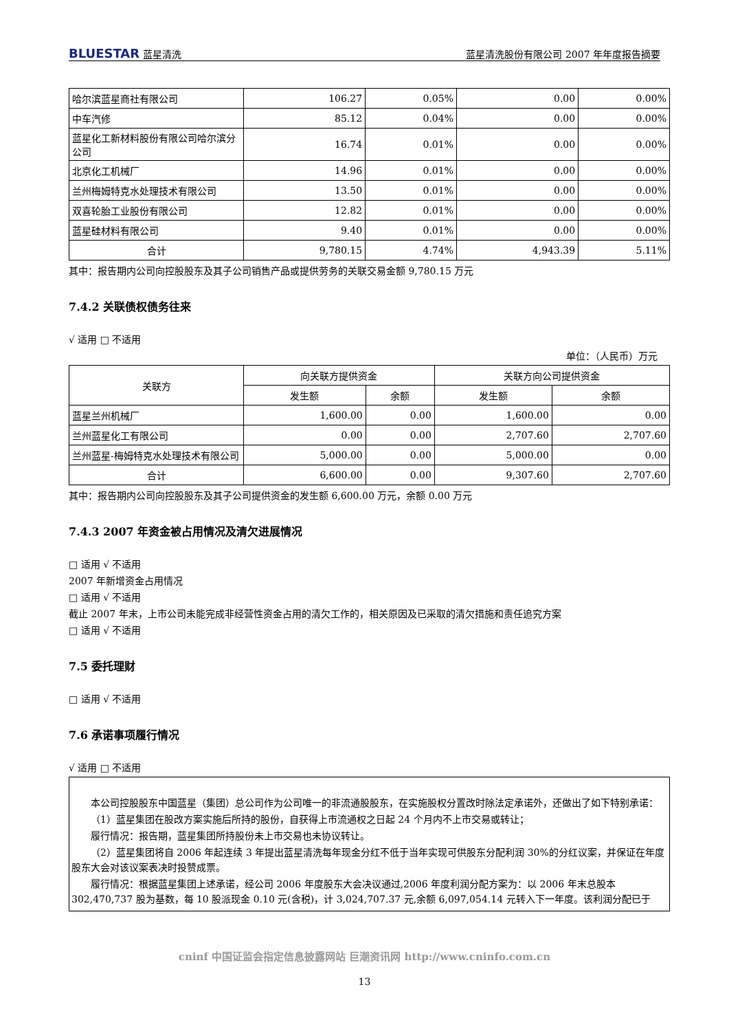BLUESTAR 蓝星清洗 蓝星清洗股份有限公司 2007 年年度报告摘要
| 哈尔滨蓝星商社有限公司 | 106.27 | 0.05% | 0.00 | 0.00% |
| 中车汽修 | 85.12 | 0.04% | 0.00 | 0.00% |
| 蓝星化工新材料股份有限公司哈尔滨分公司 | 16.74 | 0.01% | 0.00 | 0.00% |
| 北京化工机械厂 | 14.96 | 0.01% | 0.00 | 0.00% |
| 兰州梅姆特克水处理技术有限公司 | 13.50 | 0.01% | 0.00 | 0.00% |
| 双喜轮胎工业股份有限公司 | 12.82 | 0.01% | 0.00 | 0.00% |
| 蓝星硅材料有限公司 | 9.40 | 0.01% | 0.00 | 0.00% |
| 合计 | 9,780.15 | 4.74% | 4,943.39 | 5.11% |
其中：报告期内公司向控股股东及其子公司销售产品或提供劳务的关联交易金额 9,780.15 万元
7.4.2 关联债权债务往来
√ 适用 □ 不适用
单位：（人民币）万元
| 关联方 | 向关联方提供资金 | | 关联方向公司提供资金 | |
| --- | --- | --- | --- | --- |
| | 发生额 | 余额 | 发生额 | 余额 |
| 蓝星兰州机械厂 | 1,600.00 | 0.00 | 1,600.00 | 0.00 |
| 兰州蓝星化工有限公司 | 0.00 | 0.00 | 2,707.60 | 2,707.60 |
| 兰州蓝星-梅姆特克水处理技术有限公司 | 5,000.00 | 0.00 | 5,000.00 | 0.00 |
| 合计 | 6,600.00 | 0.00 | 9,307.60 | 2,707.60 |
其中：报告期内公司向控股股东及其子公司提供资金的发生额 6,600.00 万元，余额 0.00 万元
7.4.3 2007 年资金被占用情况及清欠进展情况
□ 适用 √ 不适用
2007 年新增资金占用情况
□ 适用 √ 不适用
截止 2007 年末，上市公司未能完成非经营性资金占用的清欠工作的，相关原因及已采取的清欠措施和责任追究方案
□ 适用 √ 不适用
7.5 委托理财
□ 适用 √ 不适用
7.6 承诺事项履行情况
√ 适用 □ 不适用
本公司控股股东中国蓝星（集团）总公司作为公司唯一的非流通股股东，在实施股权分置改时除法定承诺外，还做出了如下特别承诺：
（1）蓝星集团在股改方案实施后所持的股份，自获得上市流通权之日起 24 个月内不上市交易或转让；
履行情况：报告期，蓝星集团所持股份未上市交易也未协议转让。
（2）蓝星集团将自 2006 年起连续 3 年提出蓝星清洗每年现金分红不低于当年实现可供股东分配利润 30%的分红议案，并保证在年度股东大会对该议案表决时投赞成票。
履行情况：根据蓝星集团上述承诺，经公司 2006 年度股东大会决议通过,2006 年度利润分配方案为：以 2006 年末总股本 302,470,737 股为基数，每 10 股派现金 0.10 元(含税)，计 3,024,707.37 元,余额 6,097,054.14 元转入下一年度。该利润分配已于
cninf 中国证监会指定信息披露网站 巨潮资讯网 http://www.cninfo.com.cn
13